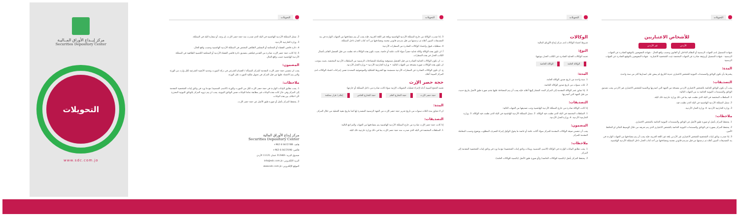التحويلات
للأشخاص الاعتباريين
الأردني غير الأردني
شهادة التسجيل لدى الجهات الرسمية أو النظام الداخلي أو القانون وحسب واقع الحال · شهادة المفوضين بالتوقيع الصادرة عن الجهات الرسمية · شهادة التسجيل أو وثيقة صادرة عن الجهات المختصة تثبت الشخصية الاعتبارية · شهادة المفوضين بالتوقيع الصادرة عن الجهات الرسمية
المدة:
يشترط بأن تكون الوثائق والمستندات الثبوتية للشخص الاعتباري حديثة التاريخ لم يمضِ على اصدارها اكثر من سنة واحدة.
التصديقات:
يجب أن تكون الوثائق الخاصة بالشخص الاعتباري الاردني مصدقة من الجهة التي اصدرتها وبالنسبة للشخص الاعتباري غير الاردني يجب تصديق الوثائق والمستندات الثبوتية الخاصة به من الجهات التالية:
1. السلطات المختصة في البلد الذي نظمت فيه بما في ذلك وزارة خارجية ذلك البلد.
2. ممثل المملكة الأردنية الهاشمية في البلد الذي نظمت فيه.
3. وزارة الخارجية الأردنية. 4. وزارة العدل الأردنية.
ملاحظات:
1. يحتفظ المركز بأصل او صورة طبق الأصل عن الوثائق والمستندات الثبوتية الخاصة بالشخص الاعتباري.
2. يحتفظ المركز بصورة عن الوثائق والمستندات الثبوتية الخاصة بالشخص الاعتباري الذي يتم تعريفه من خلال الوسيط المالي او الحافظ الأمين.
3. إذا صدرت وثائق إثبات الشخصية للشخص الاعتباري غير الأردني بلغة غير اللغة العربية، فإنه يجب أن يتم مصادقتها من الجهات الواردة في بند التصديقات المبين أعلاه ثم ترجمتها من قبل مترجم قانوني معتمد ومصادقتها من أحد كتاب العدل داخل المملكة الأردنية الهاشمية.
التحويلات
الوكالات
شروط اعتماد الوكالات لدى مركز إيداع الأوراق المالية:
النوع:
تعتمد الوكالات العدلية الصادرة عن الكاتب العدل بنوعيها:
الوكالة العامة الوكالة الخاصة
المدة:
1. سنة واحدة من تاريخ صدور الوكالة العامة.
2. ثلاث سنوات من تاريخ صدور الوكالة الخاصة.
3. إذا تجاوز عمر الوكالة المقدمة إلى المركز المدد المشار إليها أعلاه، فإنه يجب أن يتم المصادقة عليها بختم صورة طبق الأصل بتاريخ حديث من قبل الجهة التي أصدرتها.
التصديقات:
إذا كانت الوكالة صادرة من خارج المملكة الأردنية الهاشمية وجب تصديقها من الجهات التالية:
1. السلطات المختصة في البلد الذي نظمت فيه الوكالة. 2. ممثل المملكة الأردنية الهاشمية في البلد الذي نظمت فيه الوكالة. 3. وزارة الخارجية الأردنية. 4. وزارة العدل الأردنية.
المضمون:
يجب أن تتضمن صيغة الوكالات المقدمة للمركز سواء أكانت عامة أو خاصة ما يخول الوكيل إجراء التصرف المطلوب بوضوح وحسب المعاملة المقدمة للمركز.
ملاحظات:
1. يجب تطابق البيانات الواردة في الوكالة (الاسم، الجنسية، وبيانات وثائق إثبات الشخصية) مع ما ورد في وثائق إثبات الشخصية المقدمة إلى المركز.
2. يحتفظ المركز بأصل (بالنسبة للوكالات الخاصة) و/أو صورة طبق الأصل (بالنسبة للوكالات العامة).
التحويلات
3. إذا صدرت الوكالة من خارج المملكة الأردنية الهاشمية وبلغة غير اللغة العربية، فإنه يجب أن يتم مصادقتها من الجهات الواردة في بند التصديقات المبين أعلاه ثم ترجمتها من قبل مترجم قانوني معتمد ومصادقتها من أحد كتاب العدل داخل المملكة.
4. متطلبات قبول واعتماد الوكالات الصادرة من السفارات الأردنية:
أ. ان تكون هذه الوكالة وكالة عدلية حصراً سواء كانت عامة أو خاصة، بحيث تكون هذه الوكالات قد نظمت من قبل القنصل القائم بأعمال الكاتب العدل في هذه السفارات.
ب. ان تكون الوكالات العدلية الصادرة من قبل القنصل مستوفية ومكتملة للمصادقات الرسمية من السلطات الأردنية المختصة، بحيث يتوجب ان تكون هذه الوكالات صورة مصدقة من الجهات التالية: • وزارة الخارجية الأردنية • وزارة العدل الأردنية.
ج. ان تكون الوكالات الصادرة عن السفارات الأردنية منسجمة مع الشروط الشكلية والموضوعية المحددة ضمن إجراءات اعتماد الوكالات لدى المركز المبينة أعلاه.
حجة حصر الإرث
تعتمد الحجج المبينة أدناه لإجراء عمليات التحويلات الإرثية سواء كانت صادرة من داخل المملكة أو خارجها:
حجة حصر الإرث حجة التخارج العام حجة التخارج الخاص إعلام / قرار محكمة
المدة:
ان لا تتجاوز مدة الثلاث سنوات من تاريخ تحرير حجة حصر الإرث من الجهة الرسمية المصدرة لها كما بتاريخ تنفيذ العملية من خلال المركز.
التصديقات:
إذا كانت حجة حصر الإرث صادرة من خارج المملكة الأردنية الهاشمية يتم مصادقتها من الجهات والمراجع التالية:
1. السلطات المختصة في البلد الذي صدرت منه حجة حصر الإرث بما في ذلك وزارة خارجية ذلك البلد.
التحويلات
2. ممثل المملكة الأردنية الهاشمية في البلد الذي صدرت منه حجة حصر الإرث، إن وجد، أو سفارة البلد في المملكة.
3. وزارة الخارجية الأردنية.
4. دائرة قاضي القضاة أو المحكمة أو المجلس الطائفي المختص في المملكة الأردنية الهاشمية وحسب واقع الحال.
5. إذا كانت حجة حصر الإرث صادرة من القدس فيكتفى بتصديق دائرة قاضي القضاة الأردنية أو المحكمة الكنسية الطائفية في المملكة الأردنية الهاشمية حسب واقع الحال.
المضمون:
يجب ان تتضمن حجة حصر الإرث المقدمة للمركز المسألة / القسام الشرعي في تركة المورث وتحديد الأنصبة الشرعية لكل وارث من الورثة والتي يتم الاعتماد عليها من قبل المركز في تحويل ملكية المورث على الورثة.
ملاحظات:
1. يجب تطابق البيانات الواردة في حجة حصر الإرث لكل من المورث والورثة (الاسم، الجنسية) مع ما ورد في وثائق إثبات الشخصية المقدمة إلى المركز وفي حال كانت هذه البيانات غير مطابقة تماما للبيانات ضمن الوثائق الثبوتية، يجب ان يتم تزويد المركز بالوثائق الثبوتية المعززة لأي اختلاف بين هذه البيانات.
2. يحتفظ المركز بأصل أو صورة طبق الأصل عن حجة حصر الإرث.
مركز إيداع الأوراق المالية
Securities Depository Center
هاتف: 5672788 6 962+
فاكس: 5672590 6 962+
صندوق البريد: 212465 عمان 11121 الأردن
البريد الإلكتروني: info@sdc.com.jo
الموقع الإلكتروني: www.sdc.com.jo
مركز إيــداع الأوراق المــاليـة
Securities Depository Center
التحويلات
www.sdc.com.jo